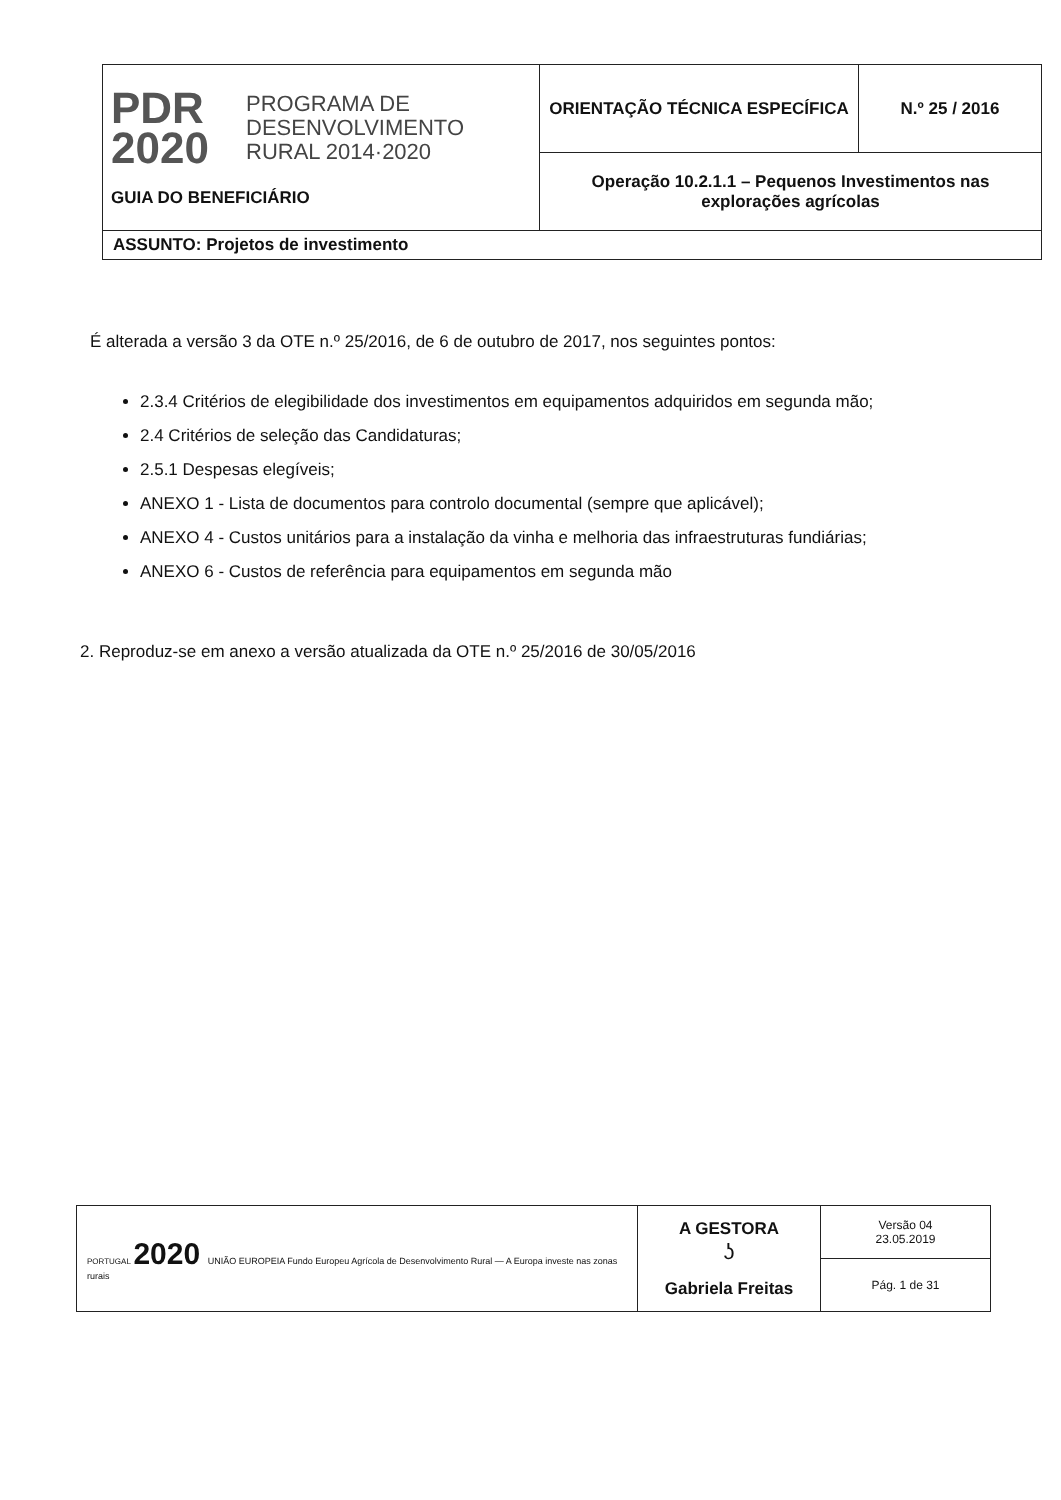| PDR 2020 PROGRAMA DE DESENVOLVIMENTO RURAL 2014·2020 GUIA DO BENEFICIÁRIO | ORIENTAÇÃO TÉCNICA ESPECÍFICA | N.º 25 / 2016 |
| | Operação 10.2.1.1 – Pequenos Investimentos nas explorações agrícolas | |
| ASSUNTO: Projetos de investimento | | |
É alterada a versão 3 da OTE n.º 25/2016, de 6 de outubro de 2017, nos seguintes pontos:
2.3.4 Critérios de elegibilidade dos investimentos em equipamentos adquiridos em segunda mão;
2.4 Critérios de seleção das Candidaturas;
2.5.1 Despesas elegíveis;
ANEXO 1 - Lista de documentos para controlo documental (sempre que aplicável);
ANEXO 4 - Custos unitários para a instalação da vinha e melhoria das infraestruturas fundiárias;
ANEXO 6 - Custos de referência para equipamentos em segunda mão
2. Reproduz-se em anexo a versão atualizada da OTE n.º 25/2016 de 30/05/2016
| PORTUGAL 2020 UNIÃO EUROPEIA Fundo Europeu Agrícola de Desenvolvimento Rural — A Europa investe nas zonas rurais | A GESTORA ʖ Gabriela Freitas | Versão 04 23.05.2019 |
| | | Pág. 1 de 31 |